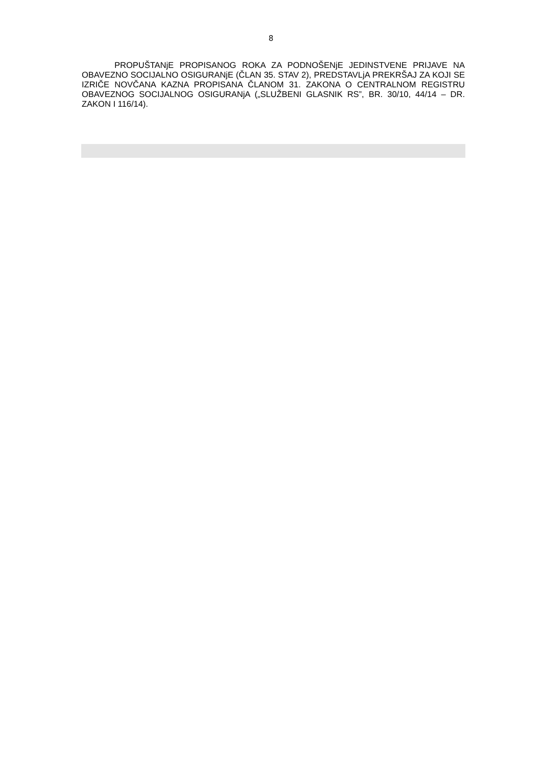8
PROPUŠTANjE PROPISANOG ROKA ZA PODNOŠENjE JEDINSTVENE PRIJAVE NA OBAVEZNO SOCIJALNO OSIGURANjE (ČLAN 35. STAV 2), PREDSTAVLjA PREKRŠAJ ZA KOJI SE IZRIČE NOVČANA KAZNA PROPISANA ČLANOM 31. ZAKONA O CENTRALNOM REGISTRU OBAVEZNOG SOCIJALNOG OSIGURANjA („SLUŽBENI GLASNIK RS”, BR. 30/10, 44/14 – DR. ZAKON I 116/14).